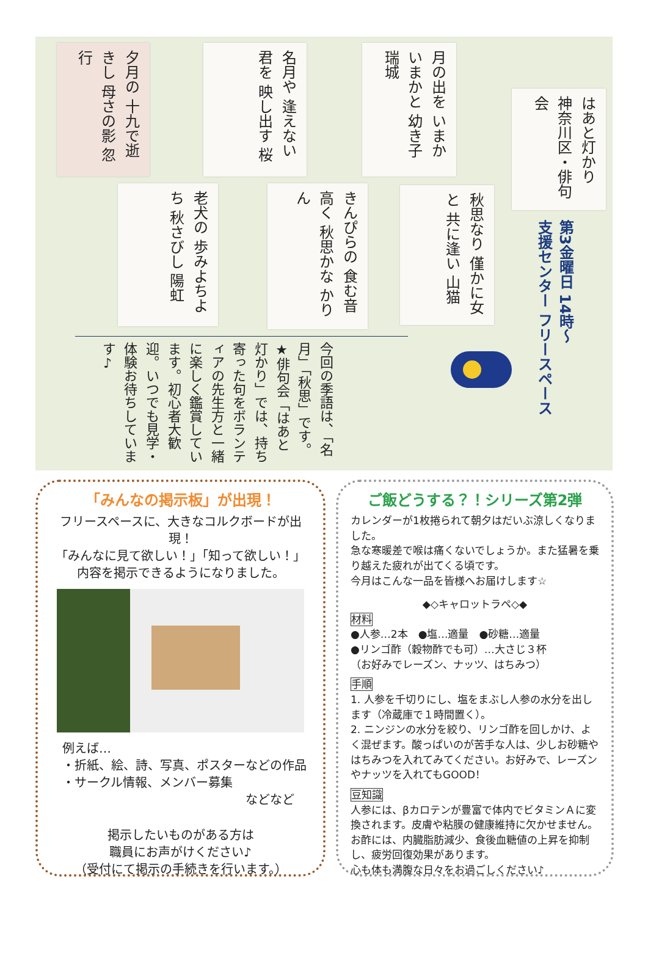夕月の 十九で逝きし 母さの影 忽行
名月や 逢えない君を 映し出す 桜
月の出を いまかいまかと 幼き子 瑞城
はあと灯かり 神奈川区・俳句会
老犬の 歩みよちよち 秋さびし 陽虹
きんぴらの 食む音高く 秋思かな かりん
秋思なり 僅かに女と 共に逢い 山猫
第3金曜日 14時～
支援センター フリースペース
今回の季語は、「名月」「秋思」です。 ★俳句会「はあと灯かり」では、持ち寄った句をボランティアの先生方と一緒に楽しく鑑賞しています。初心者大歓迎。いつでも見学・体験お待ちしています♪
「みんなの掲示板」が出現！
フリースペースに、大きなコルクボードが出現！
「みんなに見て欲しい！」「知って欲しい！」
内容を掲示できるようになりました。
例えば…
・折紙、絵、詩、写真、ポスターなどの作品
・サークル情報、メンバー募集
などなど
掲示したいものがある方は
職員にお声がけください♪
（受付にて掲示の手続きを行います。）
ご飯どうする？！シリーズ第2弾
カレンダーが1枚捲られて朝夕はだいぶ涼しくなりました。
急な寒暖差で喉は痛くないでしょうか。また猛暑を乗り越えた疲れが出てくる頃です。
今月はこんな一品を皆様へお届けします☆
◆◇キャロットラペ◇◆
材料
●人参…2本　●塩…適量　●砂糖…適量
●リンゴ酢（穀物酢でも可）…大さじ３杯
（お好みでレーズン、ナッツ、はちみつ）
手順
1. 人参を千切りにし、塩をまぶし人参の水分を出します（冷蔵庫で１時間置く）。
2. ニンジンの水分を絞り、リンゴ酢を回しかけ、よく混ぜます。酸っぱいのが苦手な人は、少しお砂糖やはちみつを入れてみてください。お好みで、レーズンやナッツを入れてもGOOD！
豆知識
人参には、βカロテンが豊富で体内でビタミンＡに変換されます。皮膚や粘膜の健康維持に欠かせません。
お酢には、内臓脂肪減少、食後血糖値の上昇を抑制し、疲労回復効果があります。
心も体も満腹な日々をお過ごしください♪